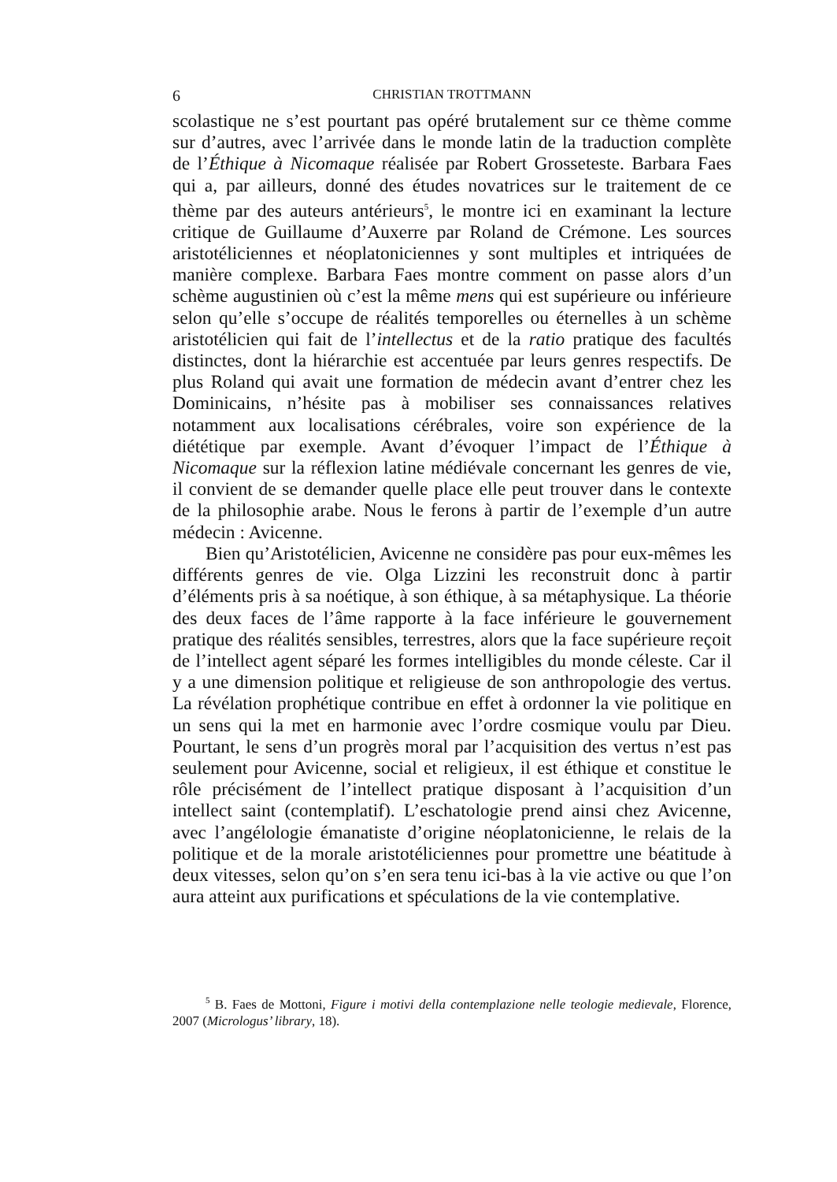6 CHRISTIAN TROTTMANN
scolastique ne s’est pourtant pas opéré brutalement sur ce thème comme sur d’autres, avec l’arrivée dans le monde latin de la traduction complète de l’Éthique à Nicomaque réalisée par Robert Grosseteste. Barbara Faes qui a, par ailleurs, donné des études novatrices sur le traitement de ce thème par des auteurs antérieurs<sup>5</sup>, le montre ici en examinant la lecture critique de Guillaume d’Auxerre par Roland de Crémone. Les sources aristotéliciennes et néoplatoniciennes y sont multiples et intriquées de manière complexe. Barbara Faes montre comment on passe alors d’un schème augustinien où c’est la même mens qui est supérieure ou inférieure selon qu’elle s’occupe de réalités temporelles ou éternelles à un schème aristotélicien qui fait de l’intellectus et de la ratio pratique des facultés distinctes, dont la hiérarchie est accentuée par leurs genres respectifs. De plus Roland qui avait une formation de médecin avant d’entrer chez les Dominicains, n’hésite pas à mobiliser ses connaissances relatives notamment aux localisations cérébrales, voire son expérience de la diététique par exemple. Avant d’évoquer l’impact de l’Éthique à Nicomaque sur la réflexion latine médiévale concernant les genres de vie, il convient de se demander quelle place elle peut trouver dans le contexte de la philosophie arabe. Nous le ferons à partir de l’exemple d’un autre médecin : Avicenne.
Bien qu’Aristotélicien, Avicenne ne considère pas pour eux-mêmes les différents genres de vie. Olga Lizzini les reconstruit donc à partir d’éléments pris à sa noétique, à son éthique, à sa métaphysique. La théorie des deux faces de l’âme rapporte à la face inférieure le gouvernement pratique des réalités sensibles, terrestres, alors que la face supérieure reçoit de l’intellect agent séparé les formes intelligibles du monde céleste. Car il y a une dimension politique et religieuse de son anthropologie des vertus. La révélation prophétique contribue en effet à ordonner la vie politique en un sens qui la met en harmonie avec l’ordre cosmique voulu par Dieu. Pourtant, le sens d’un progrès moral par l’acquisition des vertus n’est pas seulement pour Avicenne, social et religieux, il est éthique et constitue le rôle précisément de l’intellect pratique disposant à l’acquisition d’un intellect saint (contemplatif). L’eschatologie prend ainsi chez Avicenne, avec l’angélologie émanatiste d’origine néoplatonicienne, le relais de la politique et de la morale aristotéliciennes pour promettre une béatitude à deux vitesses, selon qu’on s’en sera tenu ici-bas à la vie active ou que l’on aura atteint aux purifications et spéculations de la vie contemplative.
<sup>5</sup> B. Faes de Mottoni, Figure i motivi della contemplazione nelle teologie medievale, Florence, 2007 (Micrologus’ library, 18).